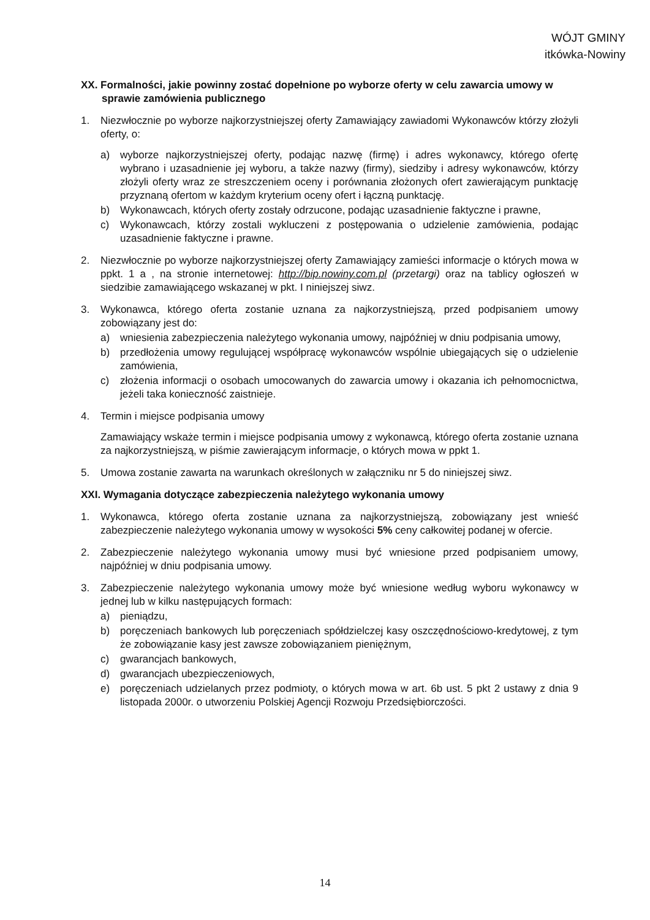WÓJT GMINY
itkówka-Nowiny
XX. Formalności, jakie powinny zostać dopełnione po wyborze oferty w celu zawarcia umowy w sprawie zamówienia publicznego
1. Niezwłocznie po wyborze najkorzystniejszej oferty Zamawiający zawiadomi Wykonawców którzy złożyli oferty, o:
a) wyborze najkorzystniejszej oferty, podając nazwę (firmę) i adres wykonawcy, którego ofertę wybrano i uzasadnienie jej wyboru, a także nazwy (firmy), siedziby i adresy wykonawców, którzy złożyli oferty wraz ze streszczeniem oceny i porównania złożonych ofert zawierającym punktację przyznaną ofertom w każdym kryterium oceny ofert i łączną punktację.
b) Wykonawcach, których oferty zostały odrzucone, podając uzasadnienie faktyczne i prawne,
c) Wykonawcach, którzy zostali wykluczeni z postępowania o udzielenie zamówienia, podając uzasadnienie faktyczne i prawne.
2. Niezwłocznie po wyborze najkorzystniejszej oferty Zamawiający zamieści informacje o których mowa w ppkt. 1 a , na stronie internetowej: http://bip.nowiny.com.pl (przetargi) oraz na tablicy ogłoszeń w siedzibie zamawiającego wskazanej w pkt. I niniejszej siwz.
3. Wykonawca, którego oferta zostanie uznana za najkorzystniejszą, przed podpisaniem umowy zobowiązany jest do:
a) wniesienia zabezpieczenia należytego wykonania umowy, najpóźniej w dniu podpisania umowy,
b) przedłożenia umowy regulującej współpracę wykonawców wspólnie ubiegających się o udzielenie zamówienia,
c) złożenia informacji o osobach umocowanych do zawarcia umowy i okazania ich pełnomocnictwa, jeżeli taka konieczność zaistnieje.
4. Termin i miejsce podpisania umowy
Zamawiający wskaże termin i miejsce podpisania umowy z wykonawcą, którego oferta zostanie uznana za najkorzystniejszą, w piśmie zawierającym informacje, o których mowa w ppkt 1.
5. Umowa zostanie zawarta na warunkach określonych w załączniku nr 5 do niniejszej siwz.
XXI. Wymagania dotyczące zabezpieczenia należytego wykonania umowy
1. Wykonawca, którego oferta zostanie uznana za najkorzystniejszą, zobowiązany jest wnieść zabezpieczenie należytego wykonania umowy w wysokości 5% ceny całkowitej podanej w ofercie.
2. Zabezpieczenie należytego wykonania umowy musi być wniesione przed podpisaniem umowy, najpóźniej w dniu podpisania umowy.
3. Zabezpieczenie należytego wykonania umowy może być wniesione według wyboru wykonawcy w jednej lub w kilku następujących formach:
a) pieniądzu,
b) poręczeniach bankowych lub poręczeniach spółdzielczej kasy oszczędnościowo-kredytowej, z tym że zobowiązanie kasy jest zawsze zobowiązaniem pieniężnym,
c) gwarancjach bankowych,
d) gwarancjach ubezpieczeniowych,
e) poręczeniach udzielanych przez podmioty, o których mowa w art. 6b ust. 5 pkt 2 ustawy z dnia 9 listopada 2000r. o utworzeniu Polskiej Agencji Rozwoju Przedsiębiorczości.
14